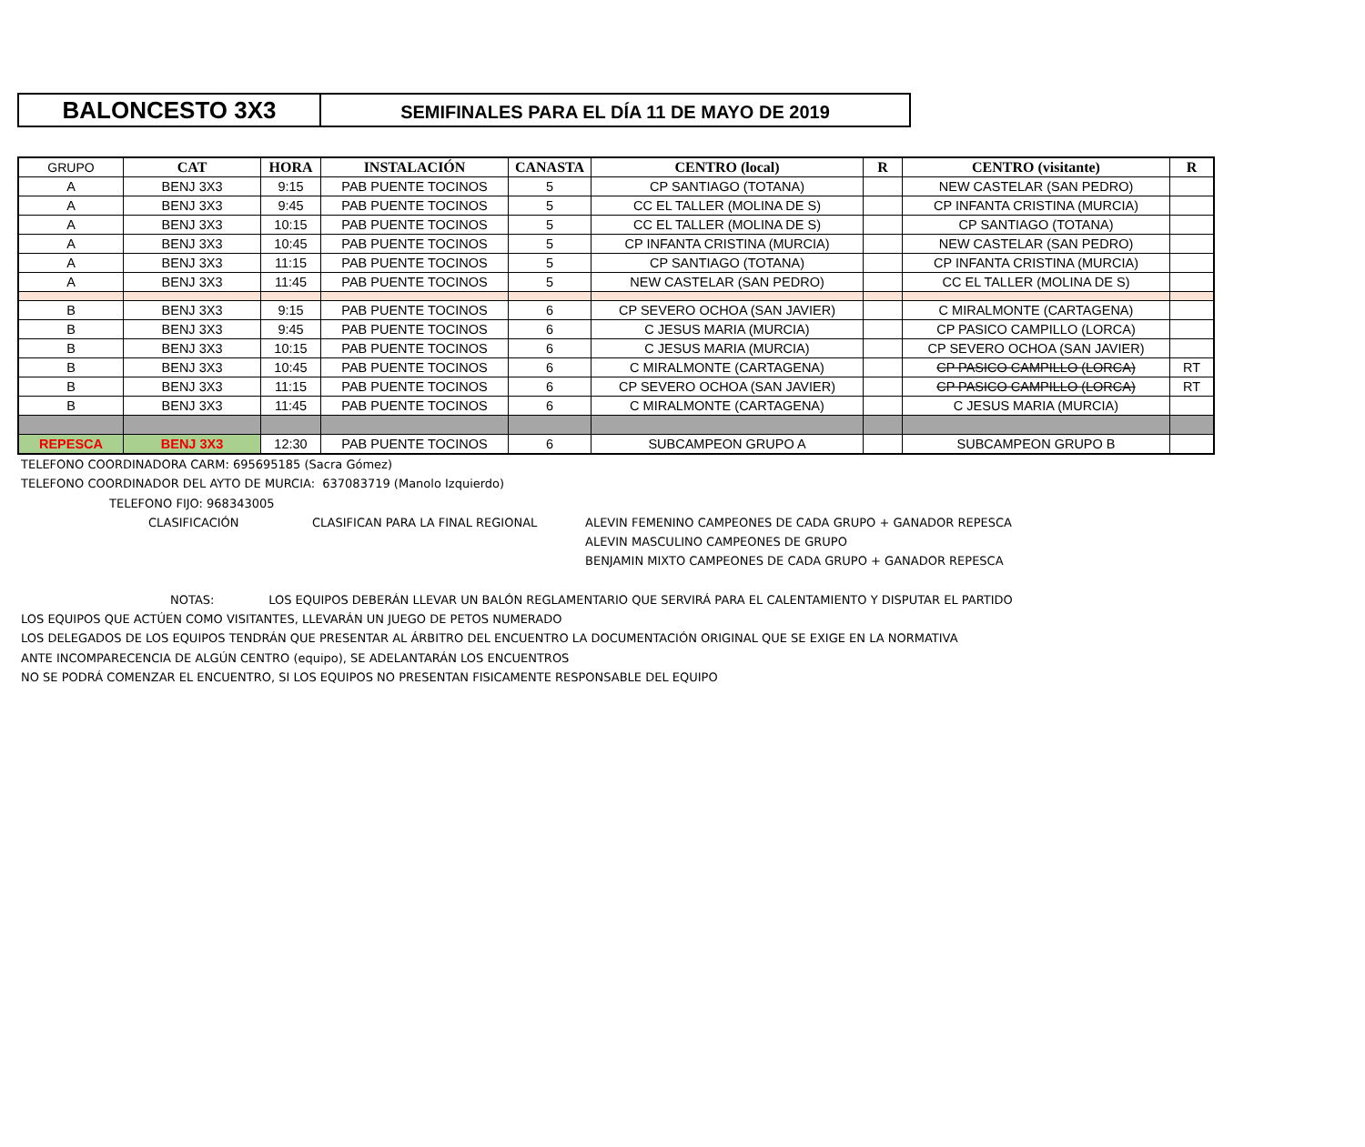BALONCESTO 3X3
SEMIFINALES PARA EL DÍA 11 DE MAYO DE 2019
| GRUPO | CAT | HORA | INSTALACIÓN | CANASTA | CENTRO (local) | R | CENTRO (visitante) | R |
| --- | --- | --- | --- | --- | --- | --- | --- | --- |
| A | BENJ 3X3 | 9:15 | PAB PUENTE TOCINOS | 5 | CP SANTIAGO (TOTANA) | | NEW CASTELAR (SAN PEDRO) | |
| A | BENJ 3X3 | 9:45 | PAB PUENTE TOCINOS | 5 | CC EL TALLER (MOLINA DE S) | | CP INFANTA CRISTINA (MURCIA) | |
| A | BENJ 3X3 | 10:15 | PAB PUENTE TOCINOS | 5 | CC EL TALLER (MOLINA DE S) | | CP SANTIAGO (TOTANA) | |
| A | BENJ 3X3 | 10:45 | PAB PUENTE TOCINOS | 5 | CP INFANTA CRISTINA (MURCIA) | | NEW CASTELAR (SAN PEDRO) | |
| A | BENJ 3X3 | 11:15 | PAB PUENTE TOCINOS | 5 | CP SANTIAGO (TOTANA) | | CP INFANTA CRISTINA (MURCIA) | |
| A | BENJ 3X3 | 11:45 | PAB PUENTE TOCINOS | 5 | NEW CASTELAR (SAN PEDRO) | | CC EL TALLER (MOLINA DE S) | |
| B | BENJ 3X3 | 9:15 | PAB PUENTE TOCINOS | 6 | CP SEVERO OCHOA (SAN JAVIER) | | C MIRALMONTE (CARTAGENA) | |
| B | BENJ 3X3 | 9:45 | PAB PUENTE TOCINOS | 6 | C JESUS MARIA (MURCIA) | | CP PASICO CAMPILLO (LORCA) | |
| B | BENJ 3X3 | 10:15 | PAB PUENTE TOCINOS | 6 | C JESUS MARIA (MURCIA) | | CP SEVERO OCHOA (SAN JAVIER) | |
| B | BENJ 3X3 | 10:45 | PAB PUENTE TOCINOS | 6 | C MIRALMONTE (CARTAGENA) | | CP PASICO CAMPILLO (LORCA) | RT |
| B | BENJ 3X3 | 11:15 | PAB PUENTE TOCINOS | 6 | CP SEVERO OCHOA (SAN JAVIER) | | CP PASICO CAMPILLO (LORCA) | RT |
| B | BENJ 3X3 | 11:45 | PAB PUENTE TOCINOS | 6 | C MIRALMONTE (CARTAGENA) | | C JESUS MARIA (MURCIA) | |
| REPESCA | BENJ 3X3 | 12:30 | PAB PUENTE TOCINOS | 6 | SUBCAMPEON GRUPO A | | SUBCAMPEON GRUPO B | |
TELEFONO COORDINADORA CARM: 695695185 (Sacra Gómez)
TELEFONO COORDINADOR DEL AYTO DE MURCIA: 637083719 (Manolo Izquierdo)
TELEFONO FIJO: 968343005
CLASIFICACIÓN CLASIFICAN PARA LA FINAL REGIONAL ALEVIN FEMENINO CAMPEONES DE CADA GRUPO + GANADOR REPESCA
ALEVIN MASCULINO CAMPEONES DE GRUPO
BENJAMIN MIXTO CAMPEONES DE CADA GRUPO + GANADOR REPESCA
NOTAS: LOS EQUIPOS DEBERÁN LLEVAR UN BALÓN REGLAMENTARIO QUE SERVIRÁ PARA EL CALENTAMIENTO Y DISPUTAR EL PARTIDO
LOS EQUIPOS QUE ACTÚEN COMO VISITANTES, LLEVARÁN UN JUEGO DE PETOS NUMERADO
LOS DELEGADOS DE LOS EQUIPOS TENDRÁN QUE PRESENTAR AL ÁRBITRO DEL ENCUENTRO LA DOCUMENTACIÓN ORIGINAL QUE SE EXIGE EN LA NORMATIVA
ANTE INCOMPARECENCIA DE ALGÚN CENTRO (equipo), SE ADELANTARÁN LOS ENCUENTROS
NO SE PODRÁ COMENZAR EL ENCUENTRO, SI LOS EQUIPOS NO PRESENTAN FISICAMENTE RESPONSABLE DEL EQUIPO